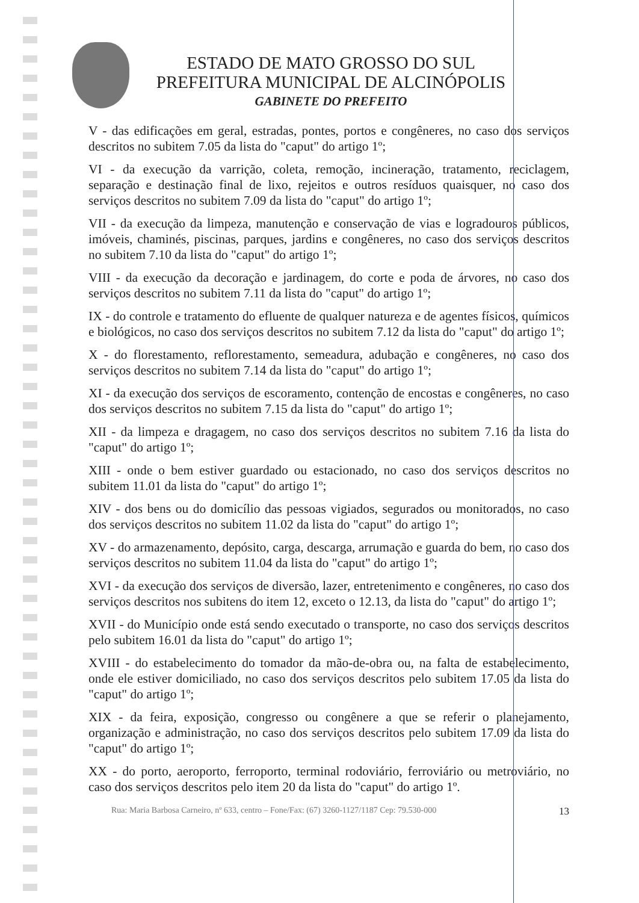ESTADO DE MATO GROSSO DO SUL
PREFEITURA MUNICIPAL DE ALCINÓPOLIS
GABINETE DO PREFEITO
V - das edificações em geral, estradas, pontes, portos e congêneres, no caso dos serviços descritos no subitem 7.05 da lista do "caput" do artigo 1º;
VI - da execução da varrição, coleta, remoção, incineração, tratamento, reciclagem, separação e destinação final de lixo, rejeitos e outros resíduos quaisquer, no caso dos serviços descritos no subitem 7.09 da lista do "caput" do artigo 1º;
VII - da execução da limpeza, manutenção e conservação de vias e logradouros públicos, imóveis, chaminés, piscinas, parques, jardins e congêneres, no caso dos serviços descritos no subitem 7.10 da lista do "caput" do artigo 1º;
VIII - da execução da decoração e jardinagem, do corte e poda de árvores, no caso dos serviços descritos no subitem 7.11 da lista do "caput" do artigo 1º;
IX - do controle e tratamento do efluente de qualquer natureza e de agentes físicos, químicos e biológicos, no caso dos serviços descritos no subitem 7.12 da lista do "caput" do artigo 1º;
X - do florestamento, reflorestamento, semeadura, adubação e congêneres, no caso dos serviços descritos no subitem 7.14 da lista do "caput" do artigo 1º;
XI - da execução dos serviços de escoramento, contenção de encostas e congêneres, no caso dos serviços descritos no subitem 7.15 da lista do "caput" do artigo 1º;
XII - da limpeza e dragagem, no caso dos serviços descritos no subitem 7.16 da lista do "caput" do artigo 1º;
XIII - onde o bem estiver guardado ou estacionado, no caso dos serviços descritos no subitem 11.01 da lista do "caput" do artigo 1º;
XIV - dos bens ou do domicílio das pessoas vigiados, segurados ou monitorados, no caso dos serviços descritos no subitem 11.02 da lista do "caput" do artigo 1º;
XV - do armazenamento, depósito, carga, descarga, arrumação e guarda do bem, no caso dos serviços descritos no subitem 11.04 da lista do "caput" do artigo 1º;
XVI - da execução dos serviços de diversão, lazer, entretenimento e congêneres, no caso dos serviços descritos nos subitens do item 12, exceto o 12.13, da lista do "caput" do artigo 1º;
XVII - do Município onde está sendo executado o transporte, no caso dos serviços descritos pelo subitem 16.01 da lista do "caput" do artigo 1º;
XVIII - do estabelecimento do tomador da mão-de-obra ou, na falta de estabelecimento, onde ele estiver domiciliado, no caso dos serviços descritos pelo subitem 17.05 da lista do "caput" do artigo 1º;
XIX - da feira, exposição, congresso ou congênere a que se referir o planejamento, organização e administração, no caso dos serviços descritos pelo subitem 17.09 da lista do "caput" do artigo 1º;
XX - do porto, aeroporto, ferroporto, terminal rodoviário, ferroviário ou metroviário, no caso dos serviços descritos pelo item 20 da lista do "caput" do artigo 1º.
Rua: Maria Barbosa Carneiro, nº 633, centro – Fone/Fax: (67) 3260-1127/1187 Cep: 79.530-000 13